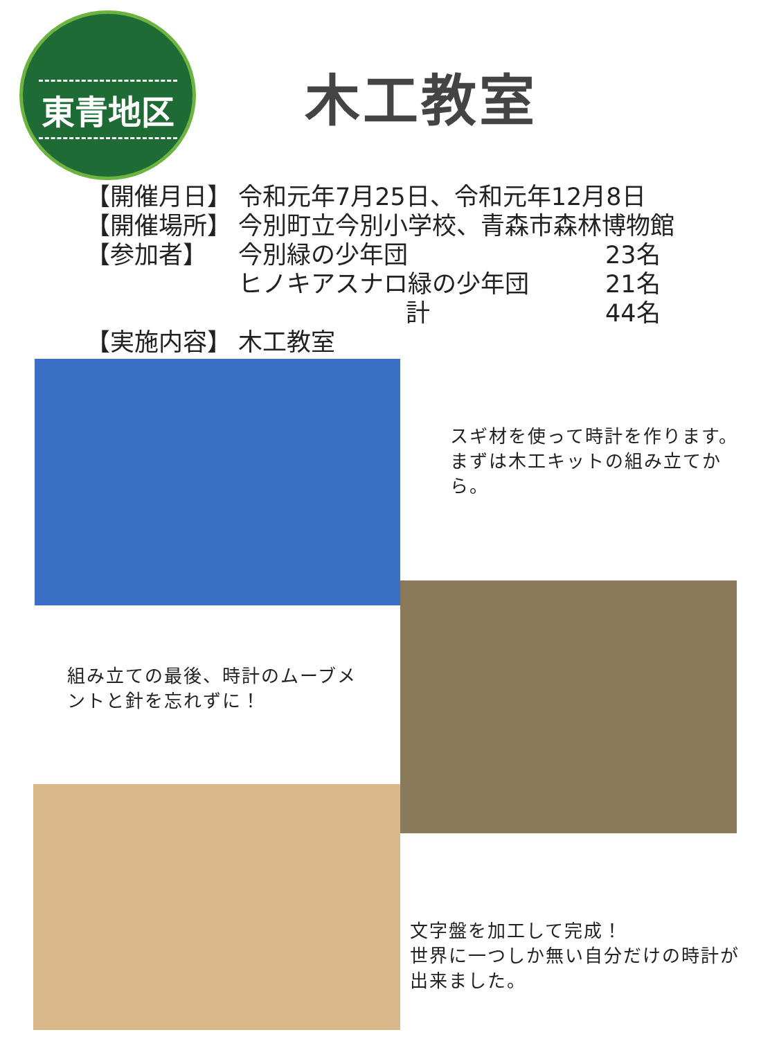東青地区
木工教室
| 【開催月日】 | 令和元年7月25日、令和元年12月8日 | |
| 【開催場所】 | 今別町立今別小学校、青森市森林博物館 | |
| 【参加者】 | 今別緑の少年団 | 23名 |
| | ヒノキアスナロ緑の少年団 | 21名 |
| | 計 | 44名 |
| 【実施内容】 | 木工教室 | |
スギ材を使って時計を作ります。まずは木工キットの組み立てから。
組み立ての最後、時計のムーブメントと針を忘れずに！
文字盤を加工して完成！
世界に一つしか無い自分だけの時計が出来ました。